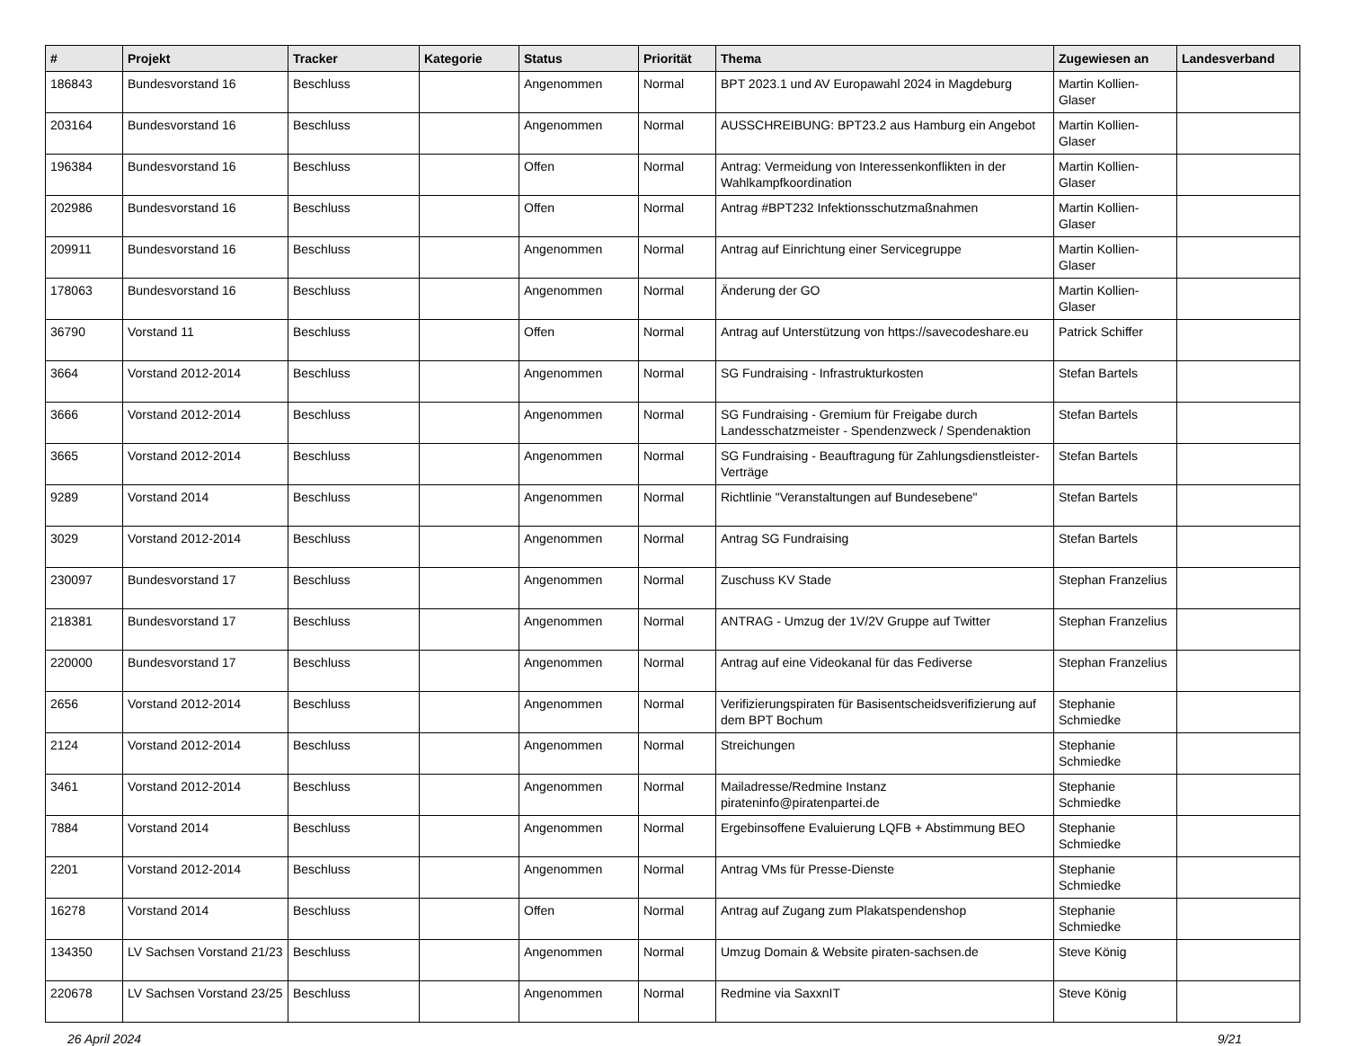| # | Projekt | Tracker | Kategorie | Status | Priorität | Thema | Zugewiesen an | Landesverband |
| --- | --- | --- | --- | --- | --- | --- | --- | --- |
| 186843 | Bundesvorstand 16 | Beschluss | | Angenommen | Normal | BPT 2023.1 und AV Europawahl 2024 in Magdeburg | Martin Kollien-Glaser | |
| 203164 | Bundesvorstand 16 | Beschluss | | Angenommen | Normal | AUSSCHREIBUNG: BPT23.2 aus Hamburg ein Angebot | Martin Kollien-Glaser | |
| 196384 | Bundesvorstand 16 | Beschluss | | Offen | Normal | Antrag: Vermeidung von Interessenkonflikten in der Wahlkampfkoordination | Martin Kollien-Glaser | |
| 202986 | Bundesvorstand 16 | Beschluss | | Offen | Normal | Antrag #BPT232 Infektionsschutzmaßnahmen | Martin Kollien-Glaser | |
| 209911 | Bundesvorstand 16 | Beschluss | | Angenommen | Normal | Antrag auf Einrichtung einer Servicegruppe | Martin Kollien-Glaser | |
| 178063 | Bundesvorstand 16 | Beschluss | | Angenommen | Normal | Änderung der GO | Martin Kollien-Glaser | |
| 36790 | Vorstand 11 | Beschluss | | Offen | Normal | Antrag auf Unterstützung von https://savecodeshare.eu | Patrick Schiffer | |
| 3664 | Vorstand 2012-2014 | Beschluss | | Angenommen | Normal | SG Fundraising - Infrastrukturkosten | Stefan Bartels | |
| 3666 | Vorstand 2012-2014 | Beschluss | | Angenommen | Normal | SG Fundraising - Gremium für Freigabe durch Landesschatzmeister - Spendenzweck / Spendenaktion | Stefan Bartels | |
| 3665 | Vorstand 2012-2014 | Beschluss | | Angenommen | Normal | SG Fundraising - Beauftragung für Zahlungsdienstleister-Verträge | Stefan Bartels | |
| 9289 | Vorstand 2014 | Beschluss | | Angenommen | Normal | Richtlinie "Veranstaltungen auf Bundesebene" | Stefan Bartels | |
| 3029 | Vorstand 2012-2014 | Beschluss | | Angenommen | Normal | Antrag SG Fundraising | Stefan Bartels | |
| 230097 | Bundesvorstand 17 | Beschluss | | Angenommen | Normal | Zuschuss KV Stade | Stephan Franzelius | |
| 218381 | Bundesvorstand 17 | Beschluss | | Angenommen | Normal | ANTRAG - Umzug der 1V/2V Gruppe auf Twitter | Stephan Franzelius | |
| 220000 | Bundesvorstand 17 | Beschluss | | Angenommen | Normal | Antrag auf eine Videokanal für das Fediverse | Stephan Franzelius | |
| 2656 | Vorstand 2012-2014 | Beschluss | | Angenommen | Normal | Verifizierungspiraten für Basisentscheidsverifizierung auf dem BPT Bochum | Stephanie Schmiedke | |
| 2124 | Vorstand 2012-2014 | Beschluss | | Angenommen | Normal | Streichungen | Stephanie Schmiedke | |
| 3461 | Vorstand 2012-2014 | Beschluss | | Angenommen | Normal | Mailadresse/Redmine Instanz pirateninfo@piratenpartei.de | Stephanie Schmiedke | |
| 7884 | Vorstand 2014 | Beschluss | | Angenommen | Normal | Ergebinsoffene Evaluierung LQFB + Abstimmung BEO | Stephanie Schmiedke | |
| 2201 | Vorstand 2012-2014 | Beschluss | | Angenommen | Normal | Antrag VMs für Presse-Dienste | Stephanie Schmiedke | |
| 16278 | Vorstand 2014 | Beschluss | | Offen | Normal | Antrag auf Zugang zum Plakatspendenshop | Stephanie Schmiedke | |
| 134350 | LV Sachsen Vorstand 21/23 | Beschluss | | Angenommen | Normal | Umzug Domain & Website piraten-sachsen.de | Steve König | |
| 220678 | LV Sachsen Vorstand 23/25 | Beschluss | | Angenommen | Normal | Redmine via SaxxnIT | Steve König | |
26 April 2024 9/21